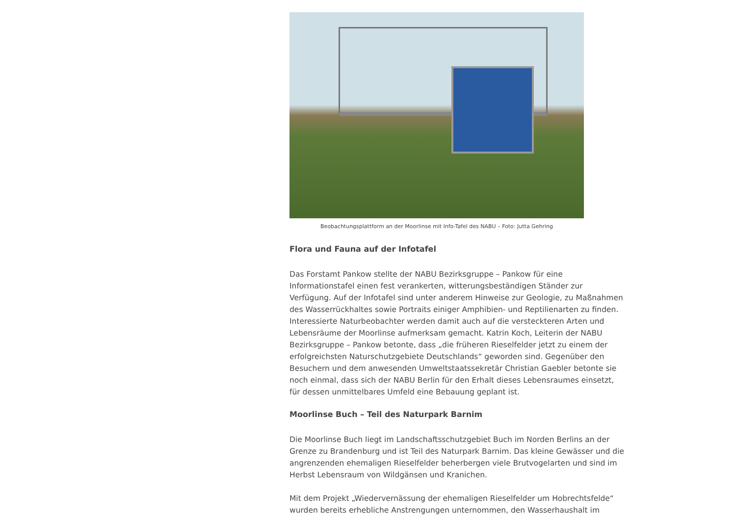Beobachtungsplattform an der Moorlinse mit Info-Tafel des NABU – Foto: Jutta Gehring
Flora und Fauna auf der Infotafel
Das Forstamt Pankow stellte der NABU Bezirksgruppe – Pankow für eine Informationstafel einen fest verankerten, witterungsbeständigen Ständer zur Verfügung. Auf der Infotafel sind unter anderem Hinweise zur Geologie, zu Maßnahmen des Wasserrückhaltes sowie Portraits einiger Amphibien- und Reptilienarten zu finden. Interessierte Naturbeobachter werden damit auch auf die versteckteren Arten und Lebensräume der Moorlinse aufmerksam gemacht. Katrin Koch, Leiterin der NABU Bezirksgruppe – Pankow betonte, dass „die früheren Rieselfelder jetzt zu einem der erfolgreichsten Naturschutzgebiete Deutschlands“ geworden sind. Gegenüber den Besuchern und dem anwesenden Umweltstaatssekretär Christian Gaebler betonte sie noch einmal, dass sich der NABU Berlin für den Erhalt dieses Lebensraumes einsetzt, für dessen unmittelbares Umfeld eine Bebauung geplant ist.
Moorlinse Buch – Teil des Naturpark Barnim
Die Moorlinse Buch liegt im Landschaftsschutzgebiet Buch im Norden Berlins an der Grenze zu Brandenburg und ist Teil des Naturpark Barnim. Das kleine Gewässer und die angrenzenden ehemaligen Rieselfelder beherbergen viele Brutvogelarten und sind im Herbst Lebensraum von Wildgänsen und Kranichen.
Mit dem Projekt „Wiedervernässung der ehemaligen Rieselfelder um Hobrechtsfelde“ wurden bereits erhebliche Anstrengungen unternommen, den Wasserhaushalt im